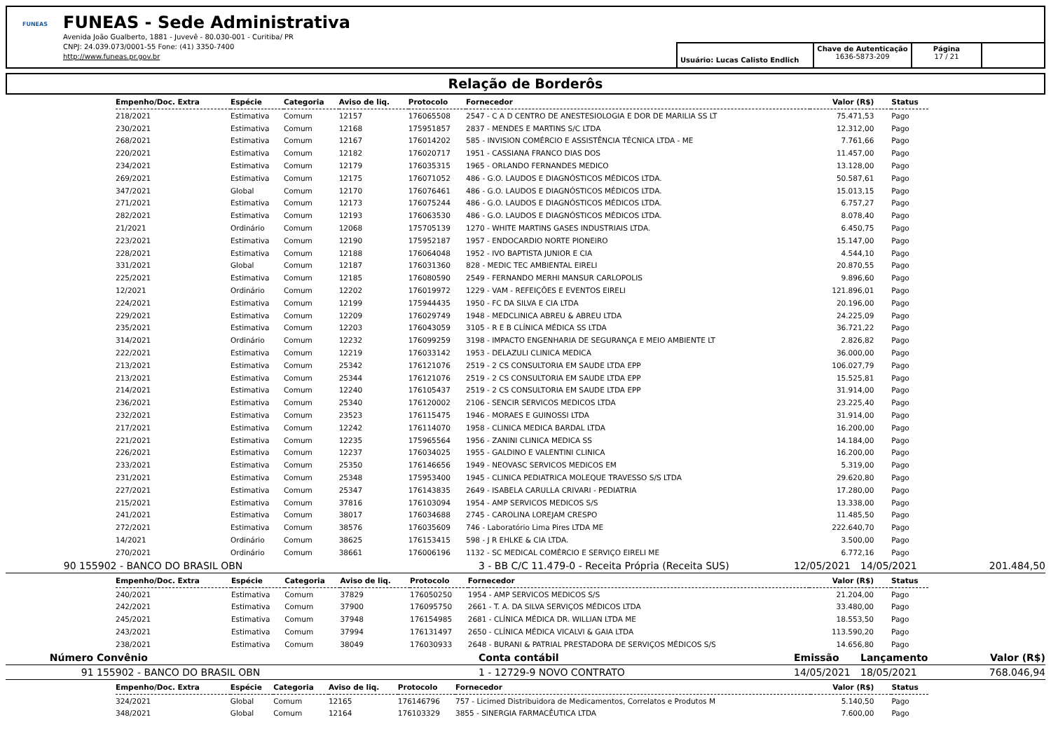FUNEAS
FUNEAS - Sede Administrativa
Avenida João Gualberto, 1881 - Juvevê - 80.030-001 - Curitiba/ PR
CNPJ: 24.039.073/0001-55 Fone: (41) 3350-7400
http://www.funeas.pr.gov.br
Usuário: Lucas Calisto Endlich
Chave de Autenticação
1636-5873-209
Página
17 / 21
Relação de Borderôs
| Empenho/Doc. Extra | Espécie | Categoria | Aviso de liq. | Protocolo | Fornecedor | Valor (R$) | Status |
| --- | --- | --- | --- | --- | --- | --- | --- |
| 218/2021 | Estimativa | Comum | 12157 | 176065508 | 2547 - C A D CENTRO DE ANESTESIOLOGIA E DOR DE MARILIA SS LT | 75.471,53 | Pago |
| 230/2021 | Estimativa | Comum | 12168 | 175951857 | 2837 - MENDES E MARTINS S/C LTDA | 12.312,00 | Pago |
| 268/2021 | Estimativa | Comum | 12167 | 176014202 | 585 - INVISION COMÉRCIO E ASSISTÊNCIA TÉCNICA LTDA - ME | 7.761,66 | Pago |
| 220/2021 | Estimativa | Comum | 12182 | 176020717 | 1951 - CASSIANA FRANCO DIAS DOS | 11.457,00 | Pago |
| 234/2021 | Estimativa | Comum | 12179 | 176035315 | 1965 - ORLANDO FERNANDES MEDICO | 13.128,00 | Pago |
| 269/2021 | Estimativa | Comum | 12175 | 176071052 | 486 - G.O. LAUDOS E DIAGNÓSTICOS MÉDICOS LTDA. | 50.587,61 | Pago |
| 347/2021 | Global | Comum | 12170 | 176076461 | 486 - G.O. LAUDOS E DIAGNÓSTICOS MÉDICOS LTDA. | 15.013,15 | Pago |
| 271/2021 | Estimativa | Comum | 12173 | 176075244 | 486 - G.O. LAUDOS E DIAGNÓSTICOS MÉDICOS LTDA. | 6.757,27 | Pago |
| 282/2021 | Estimativa | Comum | 12193 | 176063530 | 486 - G.O. LAUDOS E DIAGNÓSTICOS MÉDICOS LTDA. | 8.078,40 | Pago |
| 21/2021 | Ordinário | Comum | 12068 | 175705139 | 1270 - WHITE MARTINS GASES INDUSTRIAIS LTDA. | 6.450,75 | Pago |
| 223/2021 | Estimativa | Comum | 12190 | 175952187 | 1957 - ENDOCARDIO NORTE PIONEIRO | 15.147,00 | Pago |
| 228/2021 | Estimativa | Comum | 12188 | 176064048 | 1952 - IVO BAPTISTA JUNIOR E CIA | 4.544,10 | Pago |
| 331/2021 | Global | Comum | 12187 | 176031360 | 828 - MEDIC TEC AMBIENTAL EIRELI | 20.870,55 | Pago |
| 225/2021 | Estimativa | Comum | 12185 | 176080590 | 2549 - FERNANDO MERHI MANSUR CARLOPOLIS | 9.896,60 | Pago |
| 12/2021 | Ordinário | Comum | 12202 | 176019972 | 1229 - VAM - REFEIÇÕES E EVENTOS EIRELI | 121.896,01 | Pago |
| 224/2021 | Estimativa | Comum | 12199 | 175944435 | 1950 - FC DA SILVA E CIA LTDA | 20.196,00 | Pago |
| 229/2021 | Estimativa | Comum | 12209 | 176029749 | 1948 - MEDCLINICA ABREU & ABREU LTDA | 24.225,09 | Pago |
| 235/2021 | Estimativa | Comum | 12203 | 176043059 | 3105 - R E B CLÍNICA MÉDICA SS LTDA | 36.721,22 | Pago |
| 314/2021 | Ordinário | Comum | 12232 | 176099259 | 3198 - IMPACTO ENGENHARIA DE SEGURANÇA E MEIO AMBIENTE LT | 2.826,82 | Pago |
| 222/2021 | Estimativa | Comum | 12219 | 176033142 | 1953 - DELAZULI CLINICA MEDICA | 36.000,00 | Pago |
| 213/2021 | Estimativa | Comum | 25342 | 176121076 | 2519 - 2 CS CONSULTORIA EM SAUDE LTDA EPP | 106.027,79 | Pago |
| 213/2021 | Estimativa | Comum | 25344 | 176121076 | 2519 - 2 CS CONSULTORIA EM SAUDE LTDA EPP | 15.525,81 | Pago |
| 214/2021 | Estimativa | Comum | 12240 | 176105437 | 2519 - 2 CS CONSULTORIA EM SAUDE LTDA EPP | 31.914,00 | Pago |
| 236/2021 | Estimativa | Comum | 25340 | 176120002 | 2106 - SENCIR SERVICOS MEDICOS LTDA | 23.225,40 | Pago |
| 232/2021 | Estimativa | Comum | 23523 | 176115475 | 1946 - MORAES E GUINOSSI LTDA | 31.914,00 | Pago |
| 217/2021 | Estimativa | Comum | 12242 | 176114070 | 1958 - CLINICA MEDICA BARDAL LTDA | 16.200,00 | Pago |
| 221/2021 | Estimativa | Comum | 12235 | 175965564 | 1956 - ZANINI CLINICA MEDICA SS | 14.184,00 | Pago |
| 226/2021 | Estimativa | Comum | 12237 | 176034025 | 1955 - GALDINO E VALENTINI CLINICA | 16.200,00 | Pago |
| 233/2021 | Estimativa | Comum | 25350 | 176146656 | 1949 - NEOVASC SERVICOS MEDICOS EM | 5.319,00 | Pago |
| 231/2021 | Estimativa | Comum | 25348 | 175953400 | 1945 - CLINICA PEDIATRICA MOLEQUE TRAVESSO S/S LTDA | 29.620,80 | Pago |
| 227/2021 | Estimativa | Comum | 25347 | 176143835 | 2649 - ISABELA CARULLA CRIVARI - PEDIATRIA | 17.280,00 | Pago |
| 215/2021 | Estimativa | Comum | 37816 | 176103094 | 1954 - AMP SERVICOS MEDICOS S/S | 13.338,00 | Pago |
| 241/2021 | Estimativa | Comum | 38017 | 176034688 | 2745 - CAROLINA LOREJAM CRESPO | 11.485,50 | Pago |
| 272/2021 | Estimativa | Comum | 38576 | 176035609 | 746 - Laboratório Lima Pires LTDA ME | 222.640,70 | Pago |
| 14/2021 | Ordinário | Comum | 38625 | 176153415 | 598 - J R EHLKE & CIA LTDA. | 3.500,00 | Pago |
| 270/2021 | Ordinário | Comum | 38661 | 176006196 | 1132 - SC MEDICAL COMÉRCIO E SERVIÇO EIRELI ME | 6.772,16 | Pago |
| 90 | 155902 - BANCO DO BRASIL OBN | 3 - BB C/C 11.479-0 - Receita Própria (Receita SUS) | 12/05/2021 | 14/05/2021 | 201.484,50 |
| Empenho/Doc. Extra | Espécie | Categoria | Aviso de liq. | Protocolo | Fornecedor | Valor (R$) | Status |
| --- | --- | --- | --- | --- | --- | --- | --- |
| 240/2021 | Estimativa | Comum | 37829 | 176050250 | 1954 - AMP SERVICOS MEDICOS S/S | 21.204,00 | Pago |
| 242/2021 | Estimativa | Comum | 37900 | 176095750 | 2661 - T. A. DA SILVA SERVIÇOS MÉDICOS LTDA | 33.480,00 | Pago |
| 245/2021 | Estimativa | Comum | 37948 | 176154985 | 2681 - CLÍNICA MÉDICA DR. WILLIAN LTDA ME | 18.553,50 | Pago |
| 243/2021 | Estimativa | Comum | 37994 | 176131497 | 2650 - CLÍNICA MÉDICA VICALVI & GAIA LTDA | 113.590,20 | Pago |
| 238/2021 | Estimativa | Comum | 38049 | 176030933 | 2648 - BURANI & PATRIAL PRESTADORA DE SERVIÇOS MÉDICOS S/S | 14.656,80 | Pago |
| Número | Convênio | Conta contábil | Emissão | Lançamento | Valor (R$) |
| 91 | 155902 - BANCO DO BRASIL OBN | 1 - 12729-9 NOVO CONTRATO | 14/05/2021 | 18/05/2021 | 768.046,94 |
| Empenho/Doc. Extra | Espécie | Categoria | Aviso de liq. | Protocolo | Fornecedor | Valor (R$) | Status |
| --- | --- | --- | --- | --- | --- | --- | --- |
| 324/2021 | Global | Comum | 12165 | 176146796 | 757 - Licimed Distribuidora de Medicamentos, Correlatos e Produtos M | 5.140,50 | Pago |
| 348/2021 | Global | Comum | 12164 | 176103329 | 3855 - SINERGIA FARMACÊUTICA LTDA | 7.600,00 | Pago |